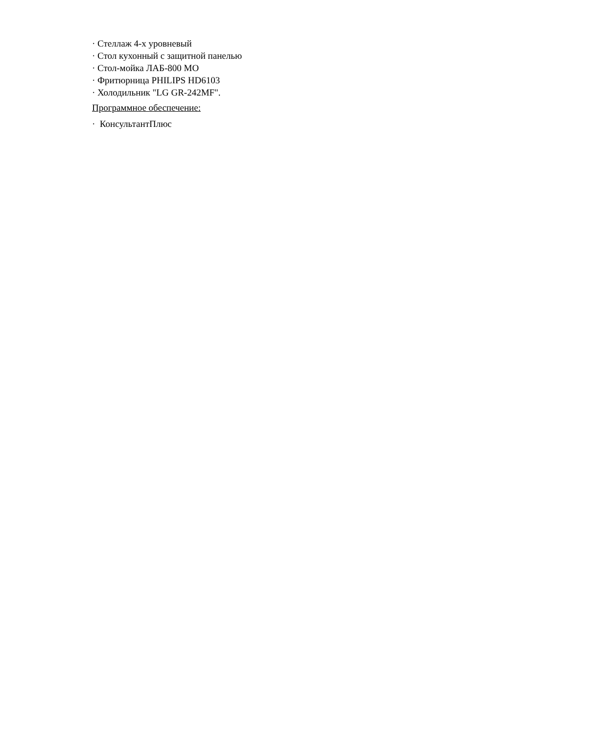· Стеллаж 4-х уровневый
· Стол кухонный с защитной панелью
· Стол-мойка ЛАБ-800 МО
· Фритюрница PHILIPS HD6103
· Холодильник "LG GR-242MF".
Программное обеспечение:
· КонсультантПлюс